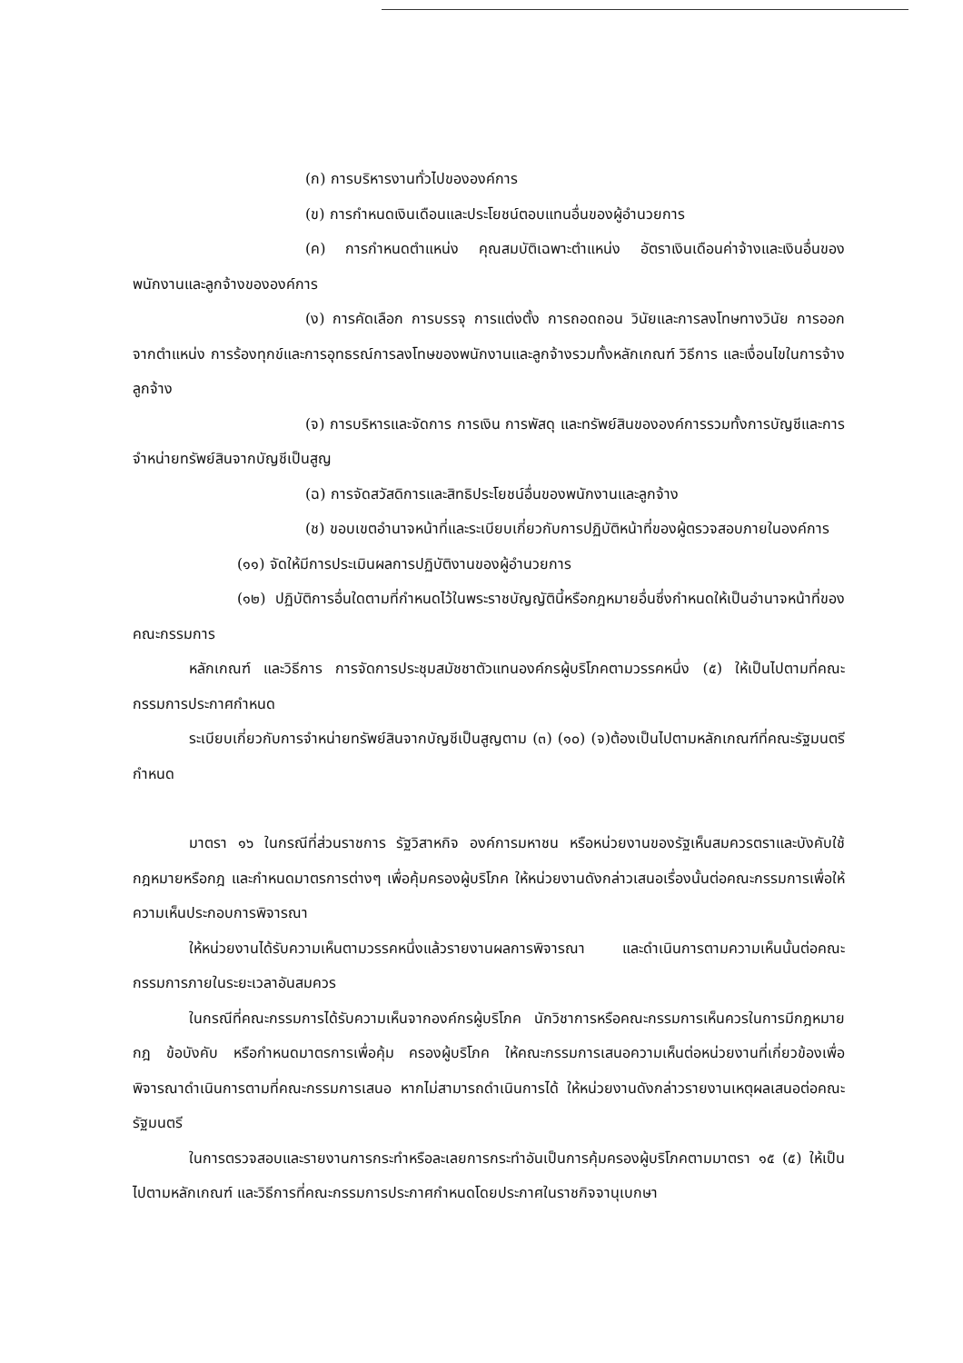(ก) การบริหารงานทั่วไปขององค์การ
(ข) การกำหนดเงินเดือนและประโยชน์ตอบแทนอื่นของผู้อำนวยการ
(ค) การกำหนดตำแหน่ง คุณสมบัติเฉพาะตำแหน่ง อัตราเงินเดือนค่าจ้างและเงินอื่นของพนักงานและลูกจ้างขององค์การ
(ง) การคัดเลือก การบรรจุ การแต่งตั้ง การถอดถอน วินัยและการลงโทษทางวินัย การออกจากตำแหน่ง การร้องทุกข์และการอุทธรณ์การลงโทษของพนักงานและลูกจ้างรวมทั้งหลักเกณฑ์ วิธีการ และเงื่อนไขในการจ้างลูกจ้าง
(จ) การบริหารและจัดการ การเงิน การพัสดุ และทรัพย์สินขององค์การรวมทั้งการบัญชีและการจำหน่ายทรัพย์สินจากบัญชีเป็นสูญ
(ฉ) การจัดสวัสดิการและสิทธิประโยชน์อื่นของพนักงานและลูกจ้าง
(ช) ขอบเขตอำนาจหน้าที่และระเบียบเกี่ยวกับการปฏิบัติหน้าที่ของผู้ตรวจสอบภายในองค์การ
(๑๑) จัดให้มีการประเมินผลการปฏิบัติงานของผู้อำนวยการ
(๑๒) ปฏิบัติการอื่นใดตามที่กำหนดไว้ในพระราชบัญญัตินี้หรือกฎหมายอื่นซึ่งกำหนดให้เป็นอำนาจหน้าที่ของคณะกรรมการ
หลักเกณฑ์ และวิธีการ การจัดการประชุมสมัชชาตัวแทนองค์กรผู้บริโภคตามวรรคหนึ่ง (๕) ให้เป็นไปตามที่คณะกรรมการประกาศกำหนด
ระเบียบเกี่ยวกับการจำหน่ายทรัพย์สินจากบัญชีเป็นสูญตาม (๓) (๑๐) (จ)ต้องเป็นไปตามหลักเกณฑ์ที่คณะรัฐมนตรีกำหนด
มาตรา ๑๖ ในกรณีที่ส่วนราชการ รัฐวิสาหกิจ องค์การมหาชน หรือหน่วยงานของรัฐเห็นสมควรตราและบังคับใช้กฎหมายหรือกฎ และกำหนดมาตรการต่างๆ เพื่อคุ้มครองผู้บริโภค ให้หน่วยงานดังกล่าวเสนอเรื่องนั้นต่อคณะกรรมการเพื่อให้ความเห็นประกอบการพิจารณา
ให้หน่วยงานได้รับความเห็นตามวรรคหนึ่งแล้วรายงานผลการพิจารณา และดำเนินการตามความเห็นนั้นต่อคณะกรรมการภายในระยะเวลาอันสมควร
ในกรณีที่คณะกรรมการได้รับความเห็นจากองค์กรผู้บริโภค นักวิชาการหรือคณะกรรมการเห็นควรในการมีกฎหมาย กฎ ข้อบังคับ หรือกำหนดมาตรการเพื่อคุ้ม ครองผู้บริโภค ให้คณะกรรมการเสนอความเห็นต่อหน่วยงานที่เกี่ยวข้องเพื่อพิจารณาดำเนินการตามที่คณะกรรมการเสนอ หากไม่สามารถดำเนินการได้ ให้หน่วยงานดังกล่าวรายงานเหตุผลเสนอต่อคณะรัฐมนตรี
ในการตรวจสอบและรายงานการกระทำหรือละเลยการกระทำอันเป็นการคุ้มครองผู้บริโภคตามมาตรา ๑๕ (๕) ให้เป็นไปตามหลักเกณฑ์ และวิธีการที่คณะกรรมการประกาศกำหนดโดยประกาศในราชกิจจานุเบกษา